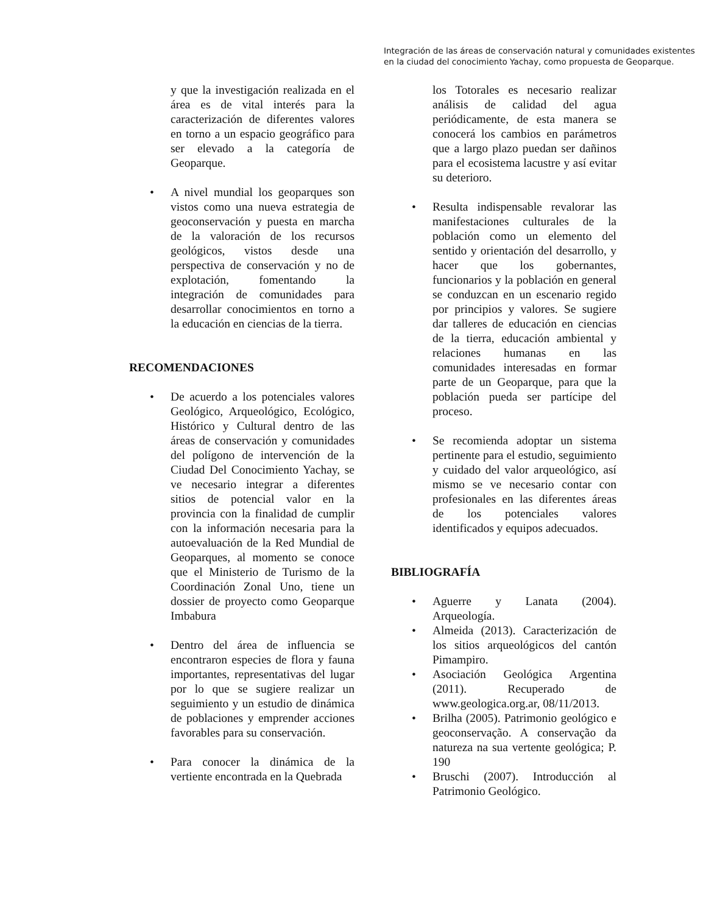Integración de las áreas de conservación natural y comunidades existentes en la ciudad del conocimiento Yachay, como propuesta de Geoparque.
y que la investigación realizada en el área es de vital interés para la caracterización de diferentes valores en torno a un espacio geográfico para ser elevado a la categoría de Geoparque.
• A nivel mundial los geoparques son vistos como una nueva estrategia de geoconservación y puesta en marcha de la valoración de los recursos geológicos, vistos desde una perspectiva de conservación y no de explotación, fomentando la integración de comunidades para desarrollar conocimientos en torno a la educación en ciencias de la tierra.
RECOMENDACIONES
• De acuerdo a los potenciales valores Geológico, Arqueológico, Ecológico, Histórico y Cultural dentro de las áreas de conservación y comunidades del polígono de intervención de la Ciudad Del Conocimiento Yachay, se ve necesario integrar a diferentes sitios de potencial valor en la provincia con la finalidad de cumplir con la información necesaria para la autoevaluación de la Red Mundial de Geoparques, al momento se conoce que el Ministerio de Turismo de la Coordinación Zonal Uno, tiene un dossier de proyecto como Geoparque Imbabura
• Dentro del área de influencia se encontraron especies de flora y fauna importantes, representativas del lugar por lo que se sugiere realizar un seguimiento y un estudio de dinámica de poblaciones y emprender acciones favorables para su conservación.
• Para conocer la dinámica de la vertiente encontrada en la Quebrada
los Totorales es necesario realizar análisis de calidad del agua periódicamente, de esta manera se conocerá los cambios en parámetros que a largo plazo puedan ser dañinos para el ecosistema lacustre y así evitar su deterioro.
• Resulta indispensable revalorar las manifestaciones culturales de la población como un elemento del sentido y orientación del desarrollo, y hacer que los gobernantes, funcionarios y la población en general se conduzcan en un escenario regido por principios y valores. Se sugiere dar talleres de educación en ciencias de la tierra, educación ambiental y relaciones humanas en las comunidades interesadas en formar parte de un Geoparque, para que la población pueda ser partícipe del proceso.
• Se recomienda adoptar un sistema pertinente para el estudio, seguimiento y cuidado del valor arqueológico, así mismo se ve necesario contar con profesionales en las diferentes áreas de los potenciales valores identificados y equipos adecuados.
BIBLIOGRAFÍA
• Aguerre y Lanata (2004). Arqueología.
• Almeida (2013). Caracterización de los sitios arqueológicos del cantón Pimampiro.
• Asociación Geológica Argentina (2011). Recuperado de www.geologica.org.ar, 08/11/2013.
• Brilha (2005). Patrimonio geológico e geoconservação. A conservação da natureza na sua vertente geológica; P. 190
• Bruschi (2007). Introducción al Patrimonio Geológico.